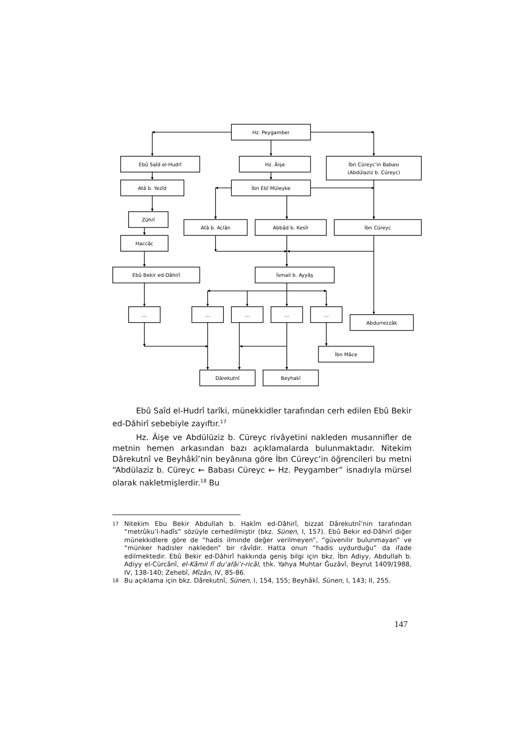Hz. Peygamber
Ebû Saîd el-Hudrî
Hz. Âişe
İbn Cüreyc’in Babası
(Abdülaziz b. Cüreyc)
Atâ b. Yezîd
İbn Ebî Müleyke
Zührî
Atâ b. Aclân
Abbâd b. Kesîr
İbn Cüreyc
Haccâc
Ebû Bekir ed-Dâhirî
İsmail b. Ayyâş
…
…
…
…
…
Abdurrezzâk
İbn Mâce
Dârekutnî
Beyhakî
Ebû Saîd el-Hudrî tarîki, münekkidler tarafından cerh edilen Ebû Bekir ed-Dâhirî sebebiyle zayıftır.<sup>17</sup>
Hz. Âişe ve Abdülüziz b. Cüreyc rivâyetini nakleden musannifler de metnin hemen arkasından bazı açıklamalarda bulunmaktadır. Nitekim Dârekutnî ve Beyhâkî’nin beyânına göre İbn Cüreyc’in öğrencileri bu metni “Abdülaziz b. Cüreyc ← Babası Cüreyc ← Hz. Peygamber” isnadıyla mürsel olarak nakletmişlerdir.<sup>18</sup> Bu
17 Nitekim Ebu Bekir Abdullah b. Hakîm ed-Dâhirî, bizzat Dârekutnî’nin tarafından “metrûku’l-hadîs” sözüyle cerhedilmiştir (bkz. Sünen, I, 157). Ebû Bekir ed-Dâhirî diğer münekkidlere göre de “hadis ilminde değer verilmeyen”, “güvenilir bulunmayan” ve “münker hadisler nakleden” bir râvîdir. Hatta onun “hadis uydurduğu” da ifade edilmektedir. Ebû Bekir ed-Dâhirî hakkında geniş bilgi için bkz. İbn Adiyy, Abdullah b. Adiyy el-Cürcânî, el-Kâmil fî du‘afâi’r-ricâl, thk. Yahya Muhtar Ğuzâvî, Beyrut 1409/1988, IV, 138-140; Zehebî, Mîzân, IV, 85-86.
18 Bu açıklama için bkz. Dârekutnî, Sünen, I, 154, 155; Beyhâkî, Sünen, I, 143; II, 255.
147